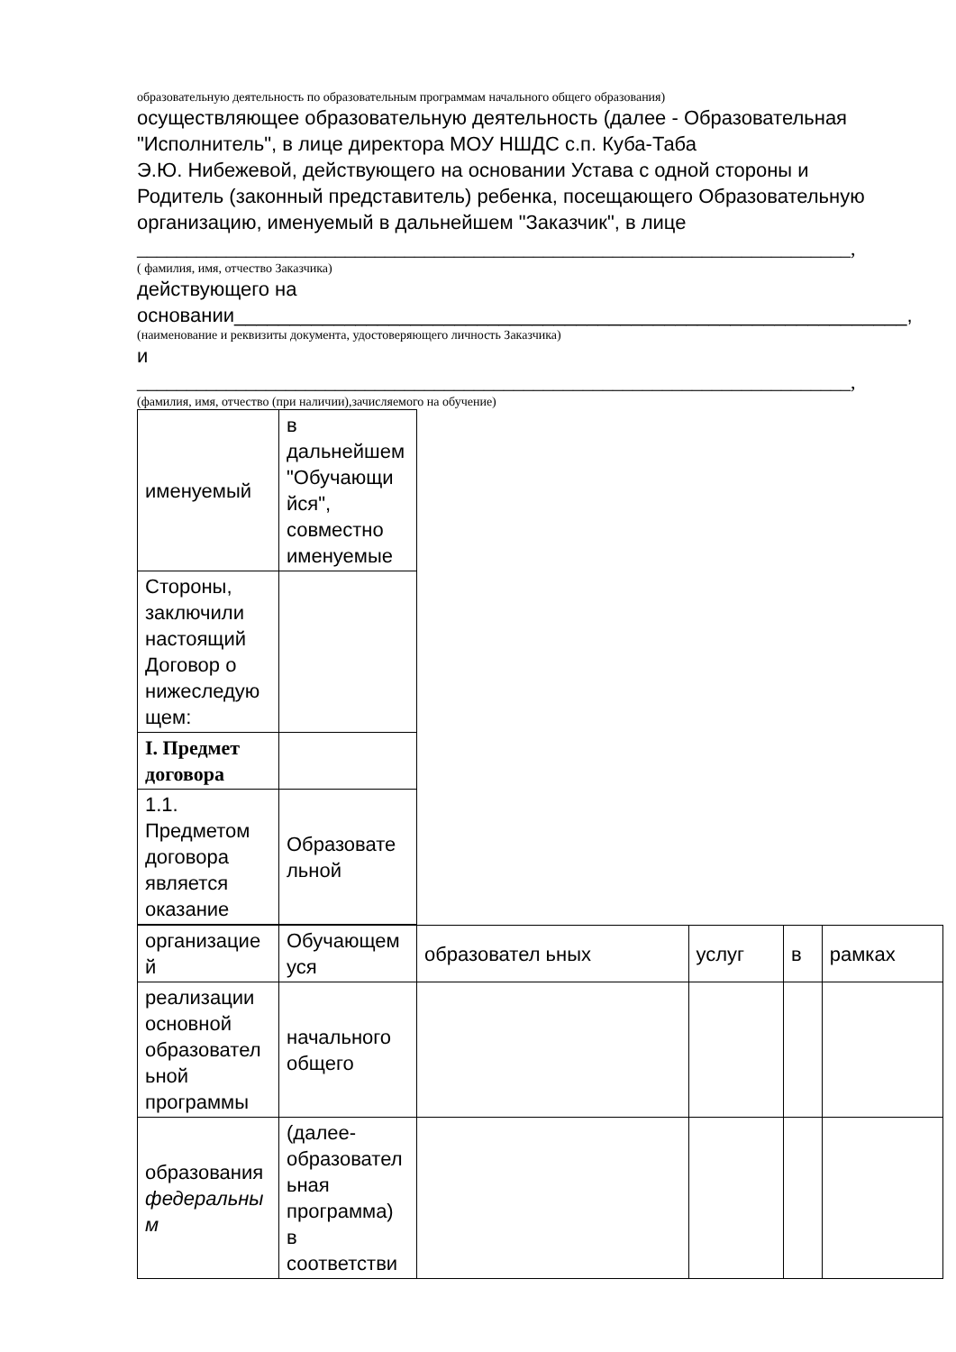образовательную деятельность по образовательным программам начального общего образования)
осуществляющее образовательную деятельность (далее - Образовательная "Исполнитель", в лице директора МОУ НШДС с.п. Куба-Таба
Э.Ю. Нибежевой, действующего на основании Устава с одной стороны и Родитель (законный представитель) ребенка, посещающего Образовательную организацию, именуемый в дальнейшем "Заказчик", в лице
________________________________________________________________________,
( фамилия, имя, отчество Заказчика)
действующего на
основании_____________________________________________________________,
(наименование и реквизиты документа, удостоверяющего личность Заказчика)
и
________________________________________________________________________,
(фамилия, имя, отчество (при наличии),зачисляемого на обучение)
| именуемый | в дальнейшем "Обучающи йся", совместно именуемые |
| Стороны, заключили настоящий Договор о нижеследую щем: | |
| I. Предмет договора | |
| 1.1. Предметом договора является оказание | Образовате льной |
| организацие й | Обучающем уся | образовател ьных | услуг | в | рамках |
| реализации основной образовател ьной программы | начального общего | | | | |
| образования федеральны м | (далее-образовател ьная программа) в соответстви | | | | |